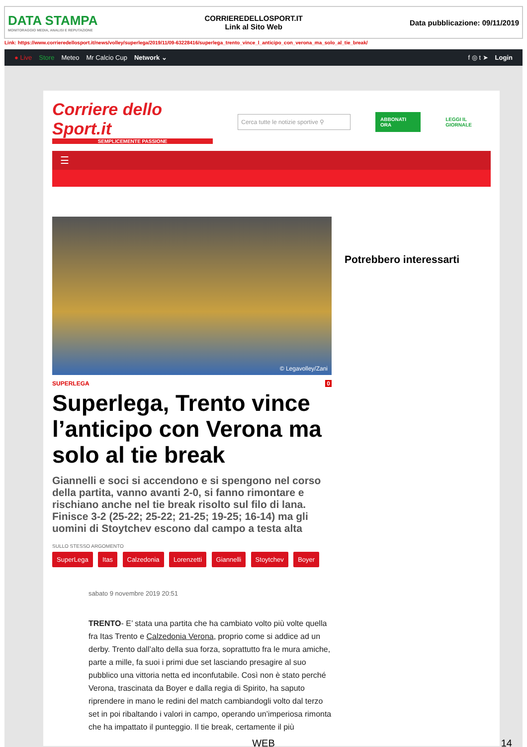DATA STAMPA
MONITORAGGIO MEDIA, ANALISI E REPUTAZIONE
CORRIEREDELLOSPORT.IT
Link al Sito Web
Data pubblicazione: 09/11/2019
Link: https://www.corrieredellosport.it/news/volley/superlega/2019/11/09-63228416/superlega_trento_vince_l_anticipo_con_verona_ma_solo_al_tie_break/
● Live Store Meteo Mr Calcio Cup Network ⌄ f ◎ t ➤ Login
Corriere dello Sport.it
SEMPLICEMENTE PASSIONE
Cerca tutte le notizie sportive ⚲
ABBONATI ORA LEGGI IL GIORNALE
☰
© Legavolley/Zani
SUPERLEGA 0
Superlega, Trento vince l’anticipo con Verona ma solo al tie break
Giannelli e soci si accendono e si spengono nel corso della partita, vanno avanti 2-0, si fanno rimontare e rischiano anche nel tie break risolto sul filo di lana. Finisce 3-2 (25-22; 25-22; 21-25; 19-25; 16-14) ma gli uomini di Stoytchev escono dal campo a testa alta
SULLO STESSO ARGOMENTO
SuperLega Itas Calzedonia Lorenzetti Giannelli Stoytchev Boyer
sabato 9 novembre 2019 20:51
TRENTO- E’ stata una partita che ha cambiato volto più volte quella fra Itas Trento e Calzedonia Verona, proprio come si addice ad un derby. Trento dall’alto della sua forza, soprattutto fra le mura amiche, parte a mille, fa suoi i primi due set lasciando presagire al suo pubblico una vittoria netta ed inconfutabile. Così non è stato perché Verona, trascinata da Boyer e dalla regia di Spirito, ha saputo riprendere in mano le redini del match cambiandogli volto dal terzo set in poi ribaltando i valori in campo, operando un’imperiosa rimonta che ha impattato il punteggio. Il tie break, certamente il più
Potrebbero interessarti
WEB 14